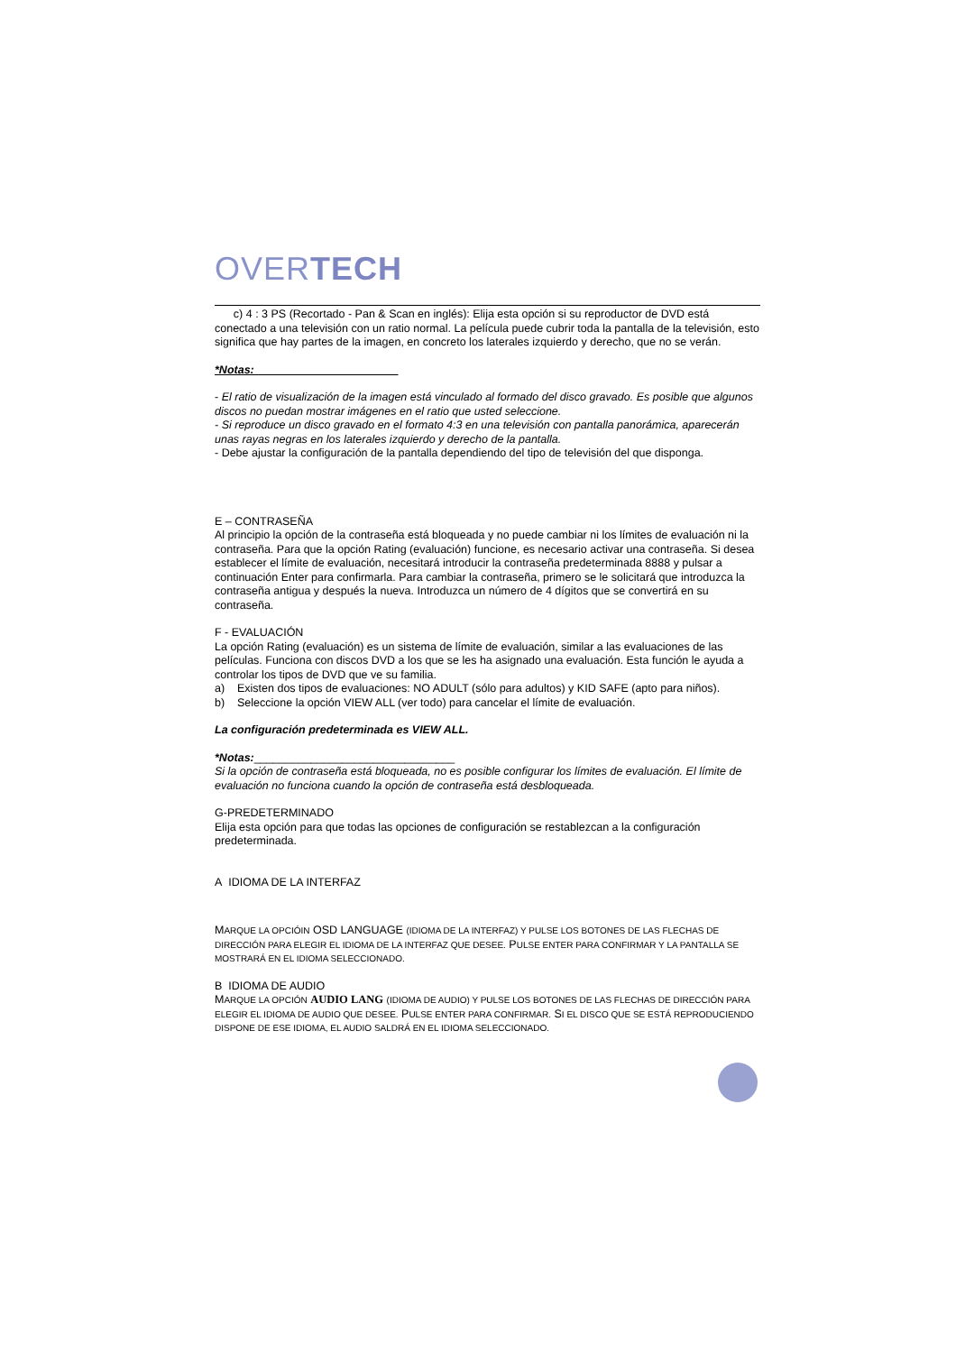OVERTECH
c) 4 : 3 PS (Recortado - Pan & Scan en inglés): Elija esta opción si su reproductor de DVD está conectado a una televisión con un ratio normal. La película puede cubrir toda la pantalla de la televisión, esto significa que hay partes de la imagen, en concreto los laterales izquierdo y derecho, que no se verán.
*Notas:
- El ratio de visualización de la imagen está vinculado al formado del disco gravado. Es posible que algunos discos no puedan mostrar imágenes en el ratio que usted seleccione.
- Si reproduce un disco gravado en el formato 4:3 en una televisión con pantalla panorámica, aparecerán unas rayas negras en los laterales izquierdo y derecho de la pantalla.
- Debe ajustar la configuración de la pantalla dependiendo del tipo de televisión del que disponga.
E – CONTRASEÑA
Al principio la opción de la contraseña está bloqueada y no puede cambiar ni los límites de evaluación ni la contraseña. Para que la opción Rating (evaluación) funcione, es necesario activar una contraseña. Si desea establecer el límite de evaluación, necesitará introducir la contraseña predeterminada 8888 y pulsar a continuación Enter para confirmarla. Para cambiar la contraseña, primero se le solicitará que introduzca la contraseña antigua y después la nueva. Introduzca un número de 4 dígitos que se convertirá en su contraseña.
F - EVALUACIÓN
La opción Rating (evaluación) es un sistema de límite de evaluación, similar a las evaluaciones de las películas. Funciona con discos DVD a los que se les ha asignado una evaluación. Esta función le ayuda a controlar los tipos de DVD que ve su familia.
a) Existen dos tipos de evaluaciones: NO ADULT (sólo para adultos) y KID SAFE (apto para niños).
b) Seleccione la opción VIEW ALL (ver todo) para cancelar el límite de evaluación.
La configuración predeterminada es VIEW ALL.
*Notas:________________________________
Si la opción de contraseña está bloqueada, no es posible configurar los límites de evaluación. El límite de evaluación no funciona cuando la opción de contraseña está desbloqueada.
G-PREDETERMINADO
Elija esta opción para que todas las opciones de configuración se restablezcan a la configuración predeterminada.
A IDIOMA DE LA INTERFAZ
MARQUE LA OPCIÓIN OSD LANGUAGE (IDIOMA DE LA INTERFAZ) Y PULSE LOS BOTONES DE LAS FLECHAS DE DIRECCIÓN PARA ELEGIR EL IDIOMA DE LA INTERFAZ QUE DESEE. PULSE ENTER PARA CONFIRMAR Y LA PANTALLA SE MOSTRARÁ EN EL IDIOMA SELECCIONADO.
B IDIOMA DE AUDIO
MARQUE LA OPCIÓN AUDIO LANG (IDIOMA DE AUDIO) Y PULSE LOS BOTONES DE LAS FLECHAS DE DIRECCIÓN PARA ELEGIR EL IDIOMA DE AUDIO QUE DESEE. PULSE ENTER PARA CONFIRMAR. SI EL DISCO QUE SE ESTÁ REPRODUCIENDO DISPONE DE ESE IDIOMA, EL AUDIO SALDRÁ EN EL IDIOMA SELECCIONADO.